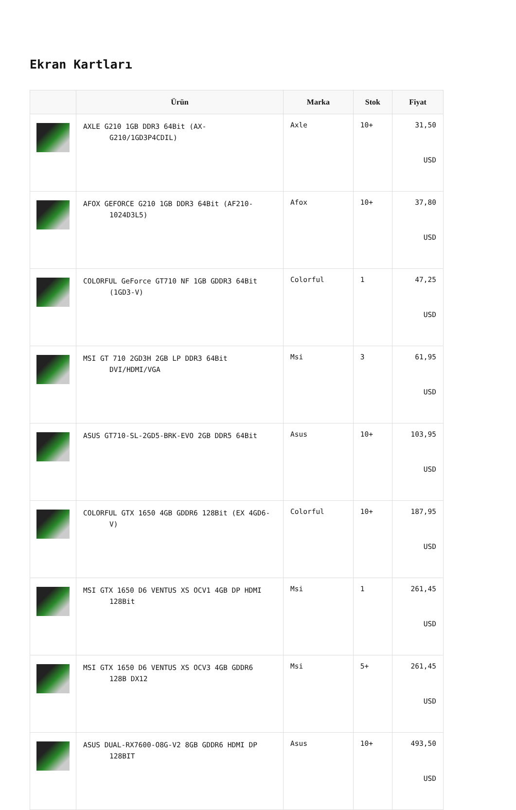Ekran Kartları
| | Ürün | Marka | Stok | Fiyat |
| --- | --- | --- | --- | --- |
| | AXLE G210 1GB DDR3 64Bit (AX- G210/1GD3P4CDIL) | Axle | 10+ | 31,50 USD |
| | AFOX GEFORCE G210 1GB DDR3 64Bit (AF210- 1024D3L5) | Afox | 10+ | 37,80 USD |
| | COLORFUL GeForce GT710 NF 1GB GDDR3 64Bit (1GD3-V) | Colorful | 1 | 47,25 USD |
| | MSI GT 710 2GD3H 2GB LP DDR3 64Bit DVI/HDMI/VGA | Msi | 3 | 61,95 USD |
| | ASUS GT710-SL-2GD5-BRK-EVO 2GB DDR5 64Bit | Asus | 10+ | 103,95 USD |
| | COLORFUL GTX 1650 4GB GDDR6 128Bit (EX 4GD6- V) | Colorful | 10+ | 187,95 USD |
| | MSI GTX 1650 D6 VENTUS XS OCV1 4GB DP HDMI 128Bit | Msi | 1 | 261,45 USD |
| | MSI GTX 1650 D6 VENTUS XS OCV3 4GB GDDR6 128B DX12 | Msi | 5+ | 261,45 USD |
| | ASUS DUAL-RX7600-O8G-V2 8GB GDDR6 HDMI DP 128BIT | Asus | 10+ | 493,50 USD |